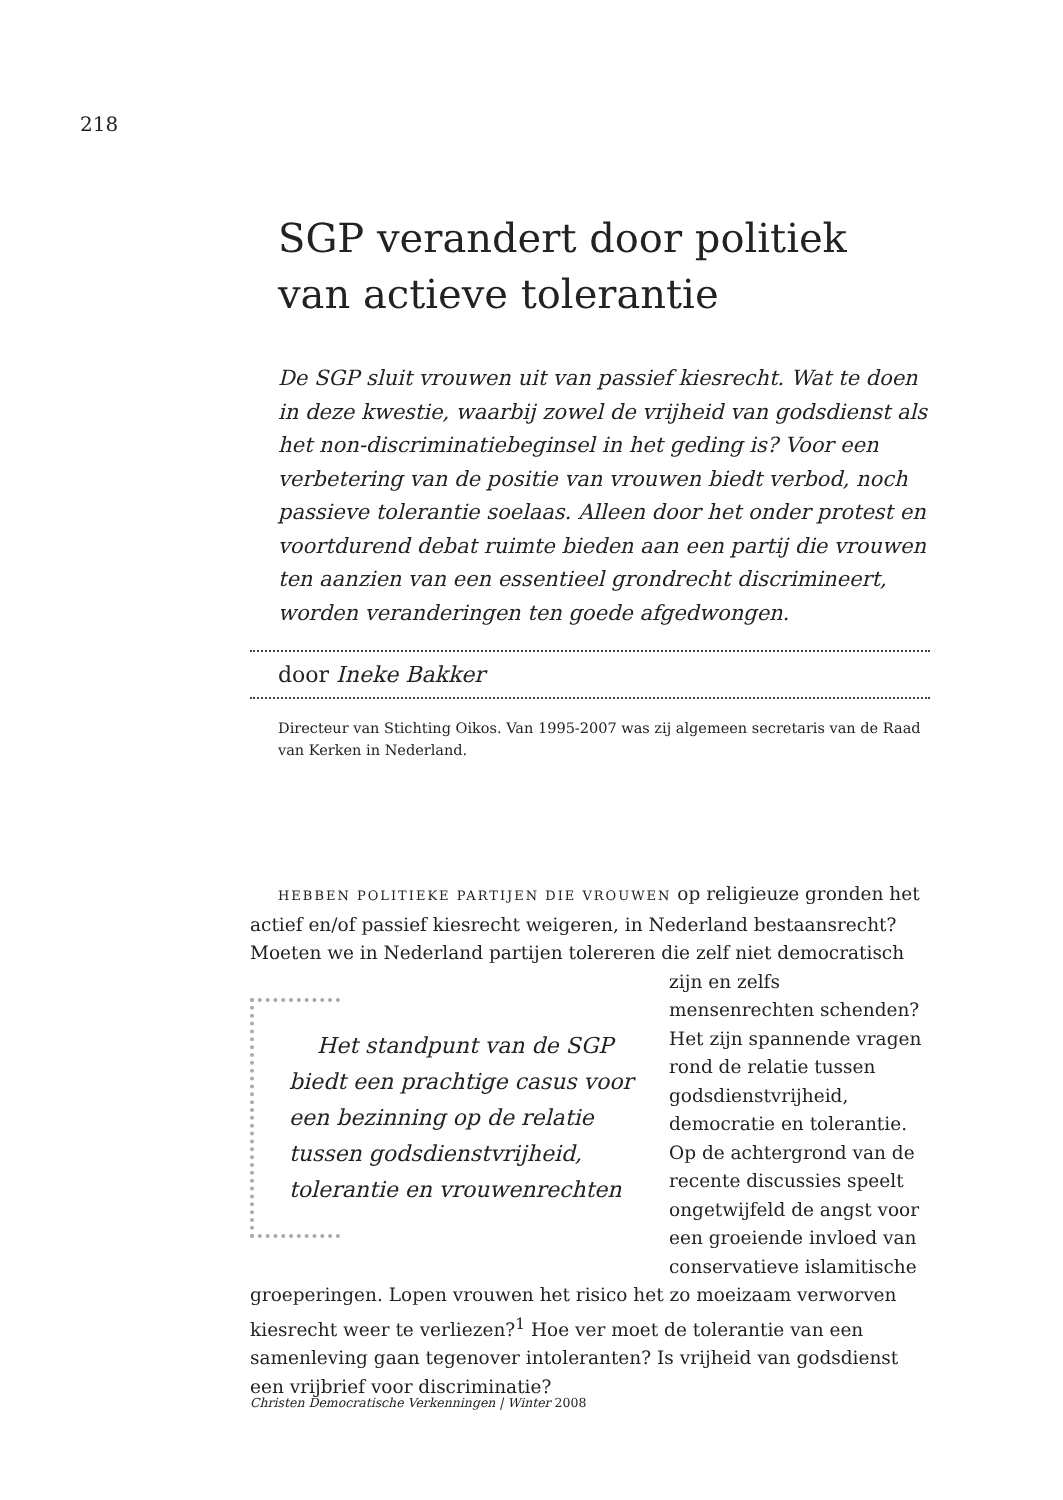218
SGP verandert door politiek van actieve tolerantie
De SGP sluit vrouwen uit van passief kiesrecht. Wat te doen in deze kwestie, waarbij zowel de vrijheid van godsdienst als het non-discriminatiebeginsel in het geding is? Voor een verbetering van de positie van vrouwen biedt verbod, noch passieve tolerantie soelaas. Alleen door het onder protest en voortdurend debat ruimte bieden aan een partij die vrouwen ten aanzien van een essentieel grondrecht discrimineert, worden veranderingen ten goede afgedwongen.
door Ineke Bakker
Directeur van Stichting Oikos. Van 1995-2007 was zij algemeen secretaris van de Raad van Kerken in Nederland.
HEBBEN POLITIEKE PARTIJEN DIE VROUWEN op religieuze gronden het actief en/of passief kiesrecht weigeren, in Nederland bestaansrecht? Moeten we in Nederland partijen tolereren die zelf niet democratisch zijn en Het standpunt van de SGP biedt een prachtige casus voor een bezinning op de relatie tussen godsdienstvrijheid, tolerantie en vrouwenrechten zelfs mensenrechten schenden? Het zijn spannende vragen rond de relatie tussen godsdienstvrijheid, democratie en tolerantie. Op de achtergrond van de recente discussies speelt ongetwijfeld de angst voor een groeiende invloed van conservatieve islamitische groeperingen. Lopen vrouwen het risico het zo moeizaam verworven kiesrecht weer te verliezen?<sup>1</sup> Hoe ver moet de tolerantie van een samenleving gaan tegenover intoleranten? Is vrijheid van godsdienst een vrijbrief voor discriminatie?
Christen Democratische Verkenningen | Winter 2008